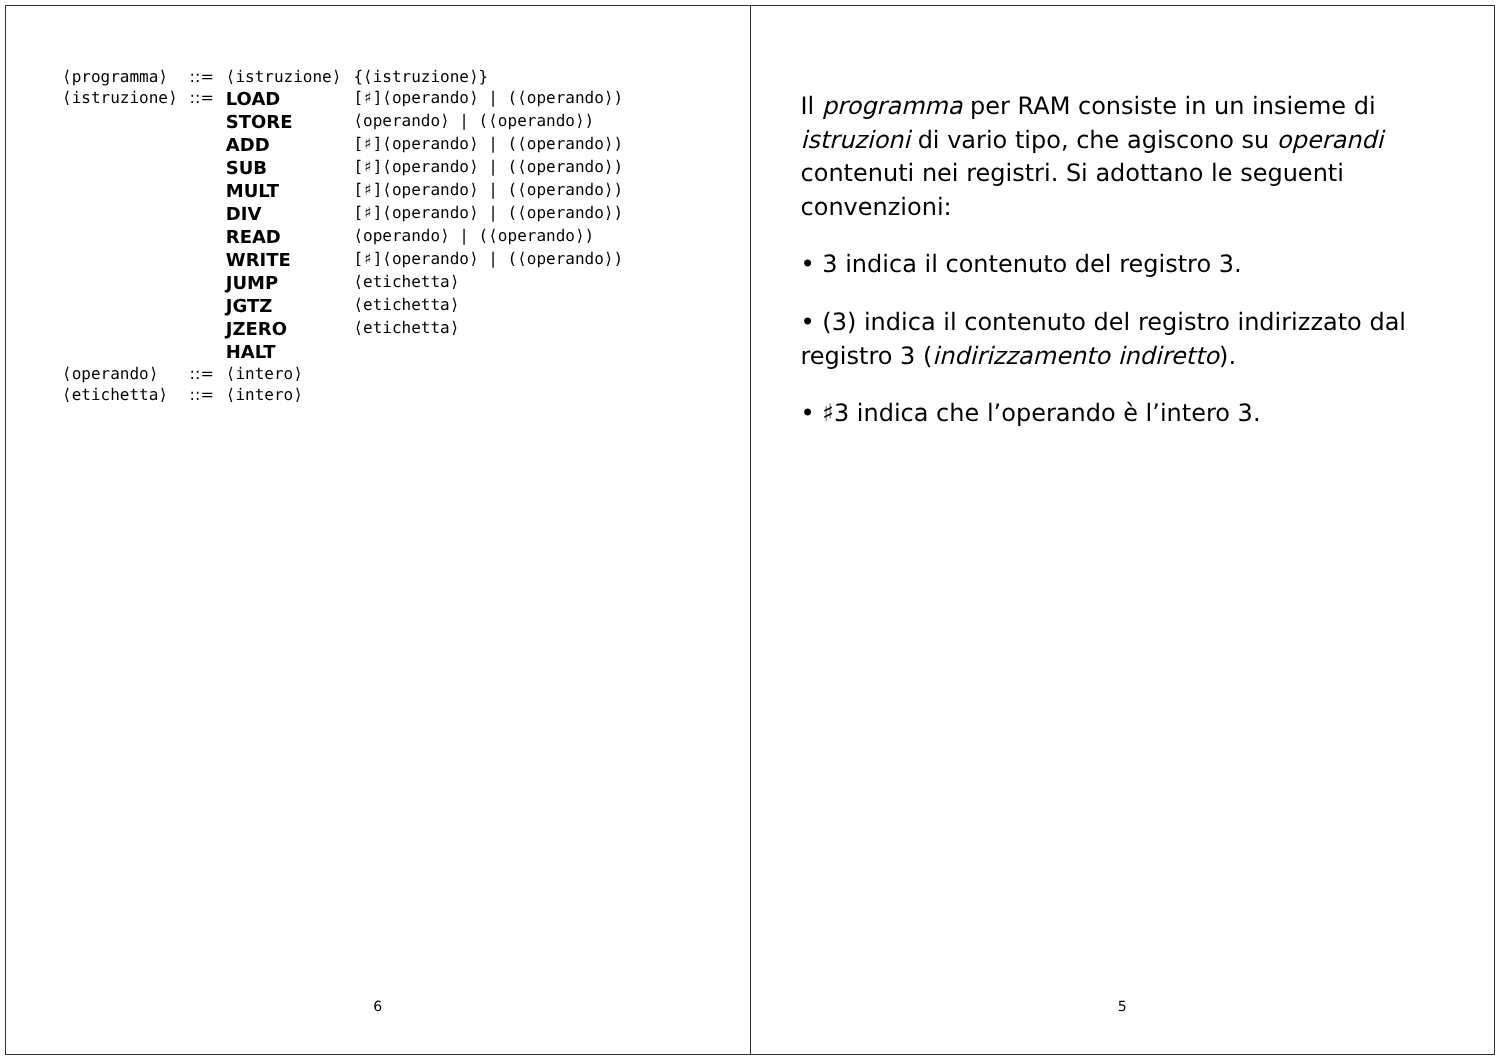Il programma per RAM consiste in un insieme di istruzioni di vario tipo, che agiscono su operandi contenuti nei registri. Si adottano le seguenti convenzioni:
• 3 indica il contenuto del registro 3.
• (3) indica il contenuto del registro indirizzato dal registro 3 (indirizzamento indiretto).
• ♯3 indica che l’operando è l’intero 3.
5
| ⟨programma⟩ | ::= | ⟨istruzione⟩ | {⟨istruzione⟩} |
| ⟨istruzione⟩ | ::= | LOAD | [♯]⟨operando⟩ / (⟨operando⟩) |
| | | STORE | ⟨operando⟩ / (⟨operando⟩) |
| | | ADD | [♯]⟨operando⟩ / (⟨operando⟩) |
| | | SUB | [♯]⟨operando⟩ / (⟨operando⟩) |
| | | MULT | [♯]⟨operando⟩ / (⟨operando⟩) |
| | | DIV | [♯]⟨operando⟩ / (⟨operando⟩) |
| | | READ | ⟨operando⟩ / (⟨operando⟩) |
| | | WRITE | [♯]⟨operando⟩ / (⟨operando⟩) |
| | | JUMP | ⟨etichetta⟩ |
| | | JGTZ | ⟨etichetta⟩ |
| | | JZERO | ⟨etichetta⟩ |
| | | HALT | |
| ⟨operando⟩ | ::= | ⟨intero⟩ | |
| ⟨etichetta⟩ | ::= | ⟨intero⟩ | |
6